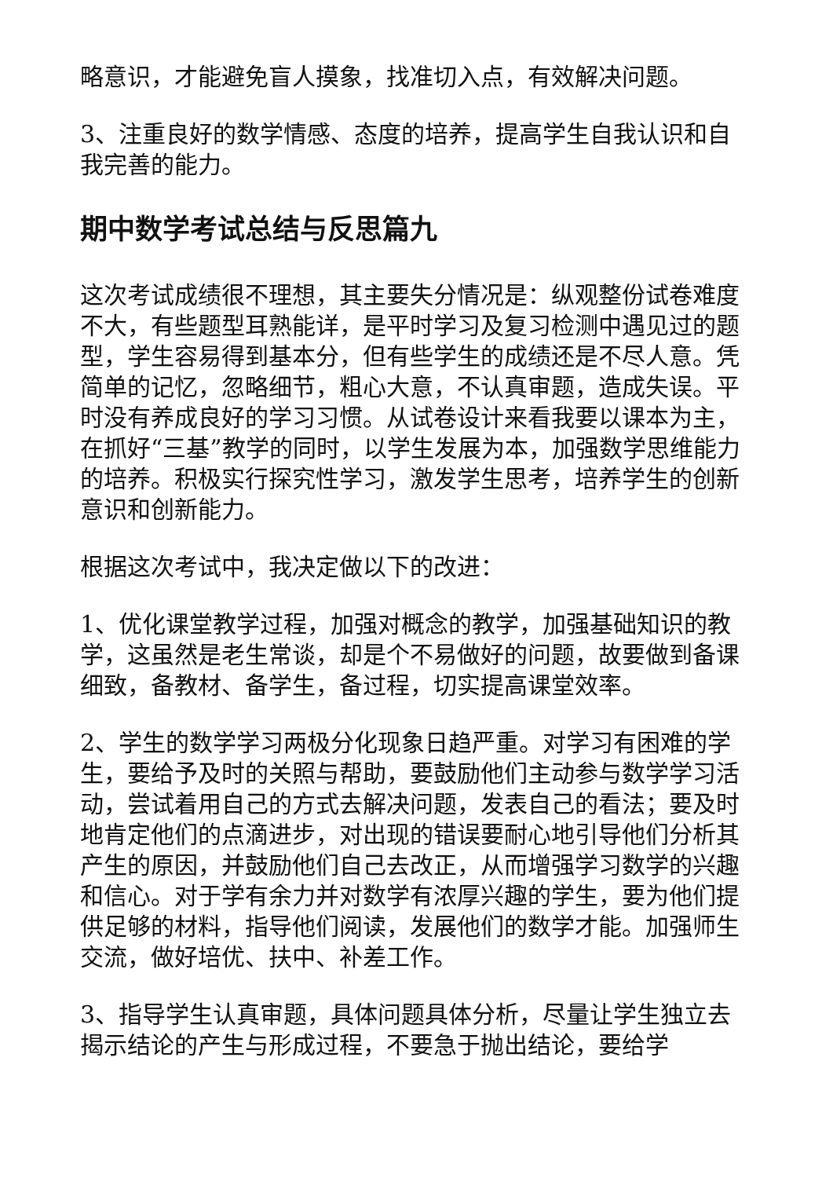略意识，才能避免盲人摸象，找准切入点，有效解决问题。
3、注重良好的数学情感、态度的培养，提高学生自我认识和自我完善的能力。
期中数学考试总结与反思篇九
这次考试成绩很不理想，其主要失分情况是：纵观整份试卷难度不大，有些题型耳熟能详，是平时学习及复习检测中遇见过的题型，学生容易得到基本分，但有些学生的成绩还是不尽人意。凭简单的记忆，忽略细节，粗心大意，不认真审题，造成失误。平时没有养成良好的学习习惯。从试卷设计来看我要以课本为主，在抓好“三基”教学的同时，以学生发展为本，加强数学思维能力的培养。积极实行探究性学习，激发学生思考，培养学生的创新意识和创新能力。
根据这次考试中，我决定做以下的改进：
1、优化课堂教学过程，加强对概念的教学，加强基础知识的教学，这虽然是老生常谈，却是个不易做好的问题，故要做到备课细致，备教材、备学生，备过程，切实提高课堂效率。
2、学生的数学学习两极分化现象日趋严重。对学习有困难的学生，要给予及时的关照与帮助，要鼓励他们主动参与数学学习活动，尝试着用自己的方式去解决问题，发表自己的看法；要及时地肯定他们的点滴进步，对出现的错误要耐心地引导他们分析其产生的原因，并鼓励他们自己去改正，从而增强学习数学的兴趣和信心。对于学有余力并对数学有浓厚兴趣的学生，要为他们提供足够的材料，指导他们阅读，发展他们的数学才能。加强师生交流，做好培优、扶中、补差工作。
3、指导学生认真审题，具体问题具体分析，尽量让学生独立去揭示结论的产生与形成过程，不要急于抛出结论，要给学